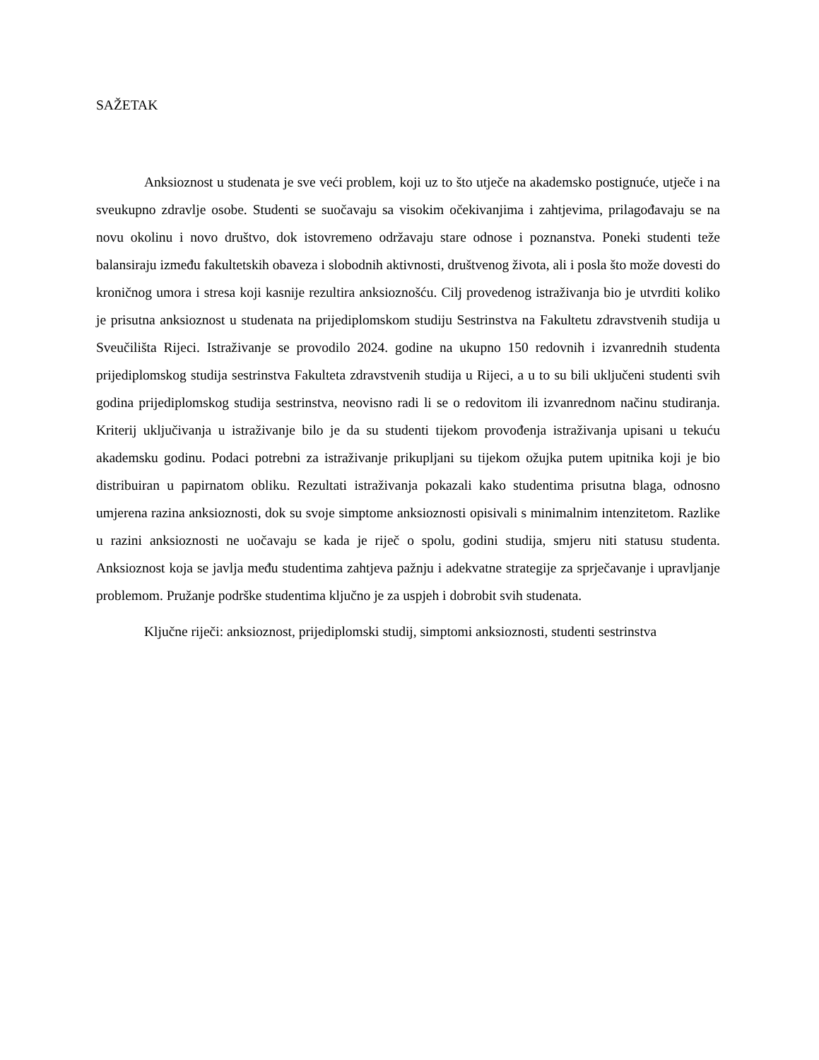SAŽETAK
Anksioznost u studenata je sve veći problem, koji uz to što utječe na akademsko postignuće, utječe i na sveukupno zdravlje osobe. Studenti se suočavaju sa visokim očekivanjima i zahtjevima, prilagođavaju se na novu okolinu i novo društvo, dok istovremeno održavaju stare odnose i poznanstva. Poneki studenti teže balansiraju između fakultetskih obaveza i slobodnih aktivnosti, društvenog života, ali i posla što može dovesti do kroničnog umora i stresa koji kasnije rezultira anksioznošću. Cilj provedenog istraživanja bio je utvrditi koliko je prisutna anksioznost u studenata na prijediplomskom studiju Sestrinstva na Fakultetu zdravstvenih studija u Sveučilišta Rijeci. Istraživanje se provodilo 2024. godine na ukupno 150 redovnih i izvanrednih studenta prijediplomskog studija sestrinstva Fakulteta zdravstvenih studija u Rijeci, a u to su bili uključeni studenti svih godina prijediplomskog studija sestrinstva, neovisno radi li se o redovitom ili izvanrednom načinu studiranja. Kriterij uključivanja u istraživanje bilo je da su studenti tijekom provođenja istraživanja upisani u tekuću akademsku godinu. Podaci potrebni za istraživanje prikupljani su tijekom ožujka putem upitnika koji je bio distribuiran u papirnatom obliku. Rezultati istraživanja pokazali kako studentima prisutna blaga, odnosno umjerena razina anksioznosti, dok su svoje simptome anksioznosti opisivali s minimalnim intenzitetom. Razlike u razini anksioznosti ne uočavaju se kada je riječ o spolu, godini studija, smjeru niti statusu studenta. Anksioznost koja se javlja među studentima zahtjeva pažnju i adekvatne strategije za sprječavanje i upravljanje problemom. Pružanje podrške studentima ključno je za uspjeh i dobrobit svih studenata.
Ključne riječi: anksioznost, prijediplomski studij, simptomi anksioznosti, studenti sestrinstva